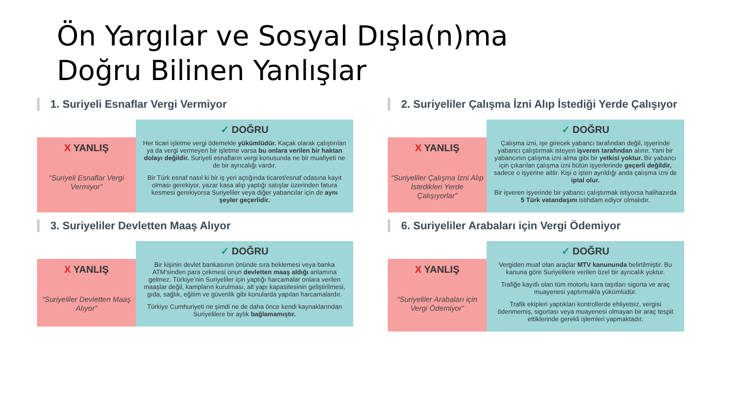Ön Yargılar ve Sosyal Dışla(n)ma
Doğru Bilinen Yanlışlar
1. Suriyeli Esnaflar Vergi Vermiyor
X YANLIŞ
“Suriyeli Esnaflar Vergi Vermiyor”
✓ DOĞRU
Her ticari işletme vergi ödemekle yükümlüdür. Kaçak olarak çalıştırılan ya da vergi vermeyen bir işletme varsa bu onlara verilen bir haktan dolayı değildir. Suriyeli esnafların vergi konusunda ne bir muafiyeti ne de bir ayrıcalığı vardır.
Bir Türk esnaf nasıl ki bir iş yeri açtığında ticaret/esnaf odasına kayıt olması gerekiyor, yazar kasa alıp yaptığı satışlar üzerinden fatura kesmesi gerekiyorsa Suriyeliler veya diğer yabancılar için de aynı şeyler geçerlidir.
3. Suriyeliler Devletten Maaş Alıyor
X YANLIŞ
“Suriyeliler Devletten Maaş Alıyor”
✓ DOĞRU
Bir kişinin devlet bankasının önünde sıra beklemesi veya banka ATM’sinden para çekmesi onun devletten maaş aldığı anlamına gelmez. Türkiye’nin Suriyeliler için yaptığı harcamalar onlara verilen maaşlar değil, kampların kurulması, alt yapı kapasitesinin geliştirilmesi, gıda, sağlık, eğitim ve güvenlik gibi konularda yapılan harcamalardır.
Türkiye Cumhuriyeti ne şimdi ne de daha önce kendi kaynaklarından Suriyelilere bir aylık bağlamamıştır.
2. Suriyeliler Çalışma İzni Alıp İstediği Yerde Çalışıyor
X YANLIŞ
“Suriyeliler Çalışma İzni Alıp İstedikleri Yerde Çalışıyorlar”
✓ DOĞRU
Çalışma izni, işe girecek yabancı tarafından değil, işyerinde yabancı çalıştırmak isteyen işveren tarafından alınır. Yani bir yabancının çalışma izni alma gibi bir yetkisi yoktur. Bir yabancı için çıkarılan çalışma izni bütün işyerlerinde geçerli değildir, sadece o işyerine aittir. Kişi o işten ayrıldığı anda çalışma izni de iptal olur.
Bir işveren işyerinde bir yabancı çalıştırmak istiyorsa halihazırda 5 Türk vatandaşını istihdam ediyor olmalıdır.
6. Suriyeliler Arabaları için Vergi Ödemiyor
X YANLIŞ
“Suriyeliler Arabaları için Vergi Ödemiyor”
✓ DOĞRU
Vergiden muaf olan araçlar MTV kanununda belirtilmiştir. Bu kanuna göre Suriyelilere verilen özel bir ayrıcalık yoktur.
Trafiğe kayıtlı olan tüm motorlu kara taşıtları sigorta ve araç muayenesi yaptırmakla yükümlüdür.
Trafik ekipleri yaptıkları kontrollerde ehliyetsiz, vergisi ödenmemiş, sigortası veya muayenesi olmayan bir araç tespit ettiklerinde gerekli işlemleri yapmaktadır.